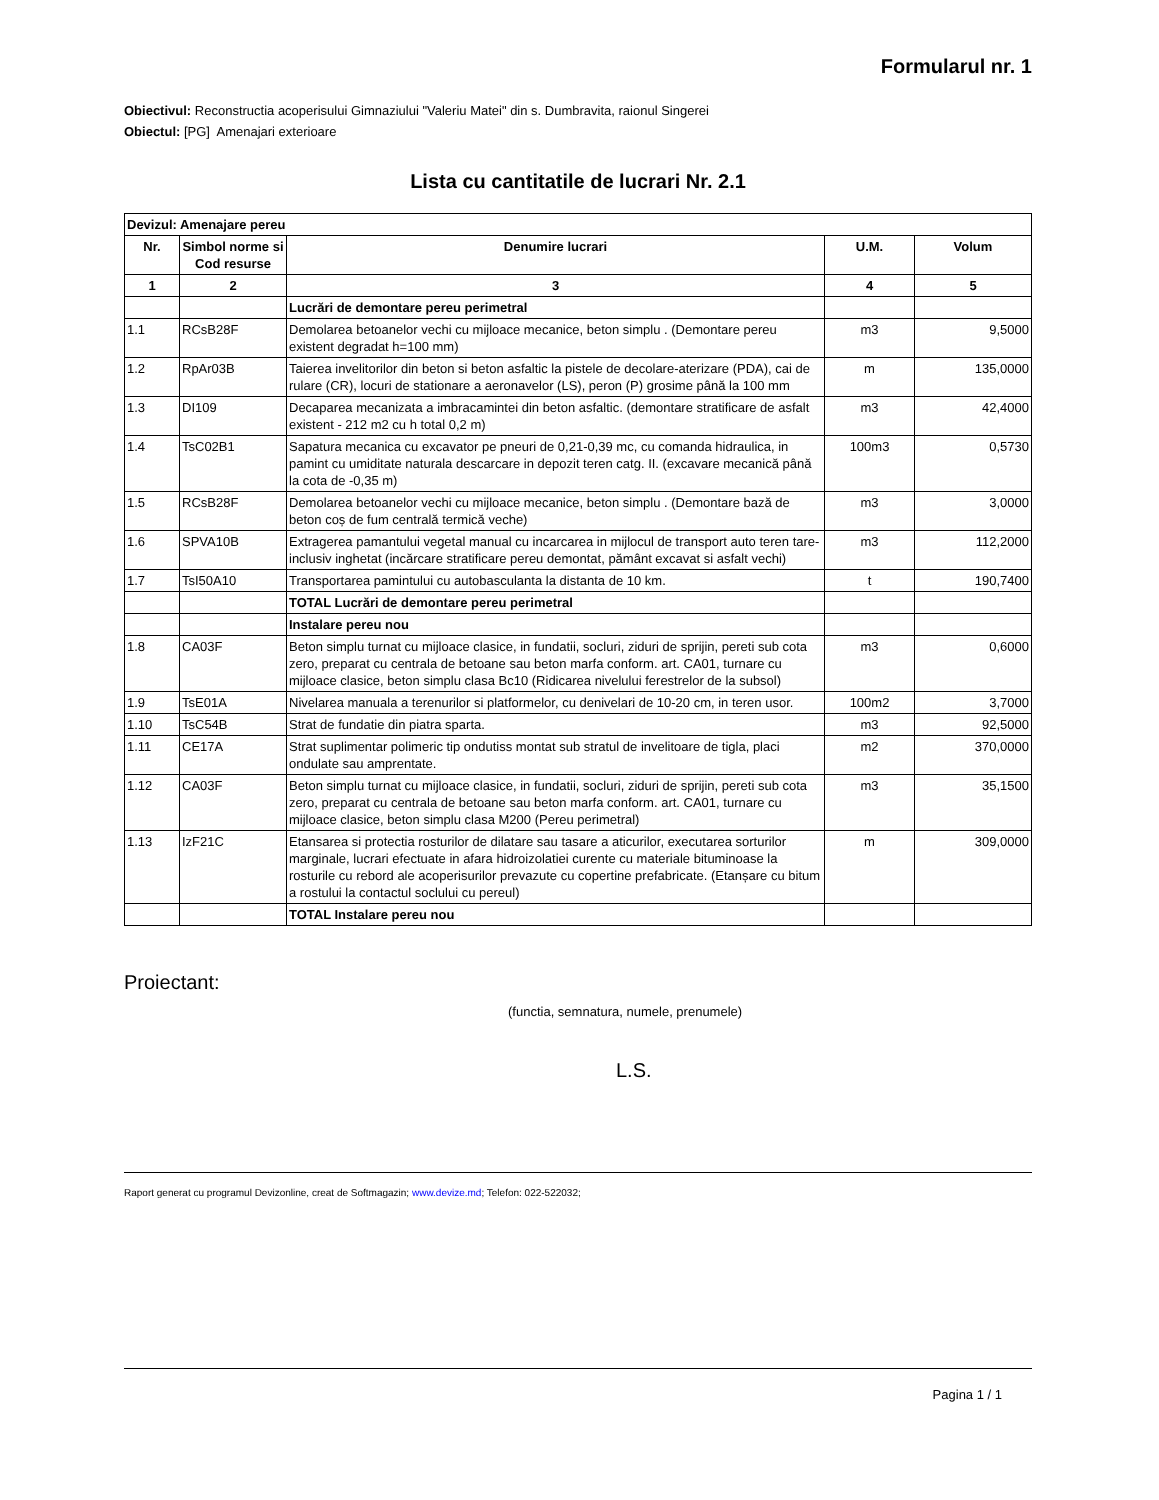Formularul nr. 1
Obiectivul: Reconstructia acoperisului Gimnaziului "Valeriu Matei" din s. Dumbravita, raionul Singerei
Obiectul: [PG] Amenajari exterioare
Lista cu cantitatile de lucrari Nr. 2.1
| Devizul: Amenajare pereu | | | | |
| Nr. | Simbol norme si Cod resurse | Denumire lucrari | U.M. | Volum |
| 1 | 2 | 3 | 4 | 5 |
| | | Lucrări de demontare pereu perimetral | | |
| 1.1 | RCsB28F | Demolarea betoanelor vechi cu mijloace mecanice, beton simplu . (Demontare pereu existent degradat h=100 mm) | m3 | 9,5000 |
| 1.2 | RpAr03B | Taierea invelitorilor din beton si beton asfaltic la pistele de decolare-aterizare (PDA), cai de rulare (CR), locuri de stationare a aeronavelor (LS), peron (P) grosime până la 100 mm | m | 135,0000 |
| 1.3 | DI109 | Decaparea mecanizata a imbracamintei din beton asfaltic. (demontare stratificare de asfalt existent - 212 m2 cu h total 0,2 m) | m3 | 42,4000 |
| 1.4 | TsC02B1 | Sapatura mecanica cu excavator pe pneuri de 0,21-0,39 mc, cu comanda hidraulica, in pamint cu umiditate naturala descarcare in depozit teren catg. II. (excavare mecanică până la cota de -0,35 m) | 100m3 | 0,5730 |
| 1.5 | RCsB28F | Demolarea betoanelor vechi cu mijloace mecanice, beton simplu . (Demontare bază de beton coș de fum centrală termică veche) | m3 | 3,0000 |
| 1.6 | SPVA10B | Extragerea pamantului vegetal manual cu incarcarea in mijlocul de transport auto teren tare-inclusiv inghetat (incărcare stratificare pereu demontat, pământ excavat si asfalt vechi) | m3 | 112,2000 |
| 1.7 | TsI50A10 | Transportarea pamintului cu autobasculanta la distanta de 10 km. | t | 190,7400 |
| | | TOTAL Lucrări de demontare pereu perimetral | | |
| | | Instalare pereu nou | | |
| 1.8 | CA03F | Beton simplu turnat cu mijloace clasice, in fundatii, socluri, ziduri de sprijin, pereti sub cota zero, preparat cu centrala de betoane sau beton marfa conform. art. CA01, turnare cu mijloace clasice, beton simplu clasa Bc10 (Ridicarea nivelului ferestrelor de la subsol) | m3 | 0,6000 |
| 1.9 | TsE01A | Nivelarea manuala a terenurilor si platformelor, cu denivelari de 10-20 cm, in teren usor. | 100m2 | 3,7000 |
| 1.10 | TsC54B | Strat de fundatie din piatra sparta. | m3 | 92,5000 |
| 1.11 | CE17A | Strat suplimentar polimeric tip ondutiss montat sub stratul de invelitoare de tigla, placi ondulate sau amprentate. | m2 | 370,0000 |
| 1.12 | CA03F | Beton simplu turnat cu mijloace clasice, in fundatii, socluri, ziduri de sprijin, pereti sub cota zero, preparat cu centrala de betoane sau beton marfa conform. art. CA01, turnare cu mijloace clasice, beton simplu clasa M200 (Pereu perimetral) | m3 | 35,1500 |
| 1.13 | IzF21C | Etansarea si protectia rosturilor de dilatare sau tasare a aticurilor, executarea sorturilor marginale, lucrari efectuate in afara hidroizolatiei curente cu materiale bituminoase la rosturile cu rebord ale acoperisurilor prevazute cu copertine prefabricate. (Etanșare cu bitum a rostului la contactul soclului cu pereul) | m | 309,0000 |
| | | TOTAL Instalare pereu nou | | |
Proiectant:
(functia, semnatura, numele, prenumele)
L.S.
Raport generat cu programul Devizonline, creat de Softmagazin; www.devize.md; Telefon: 022-522032;
Pagina 1 / 1